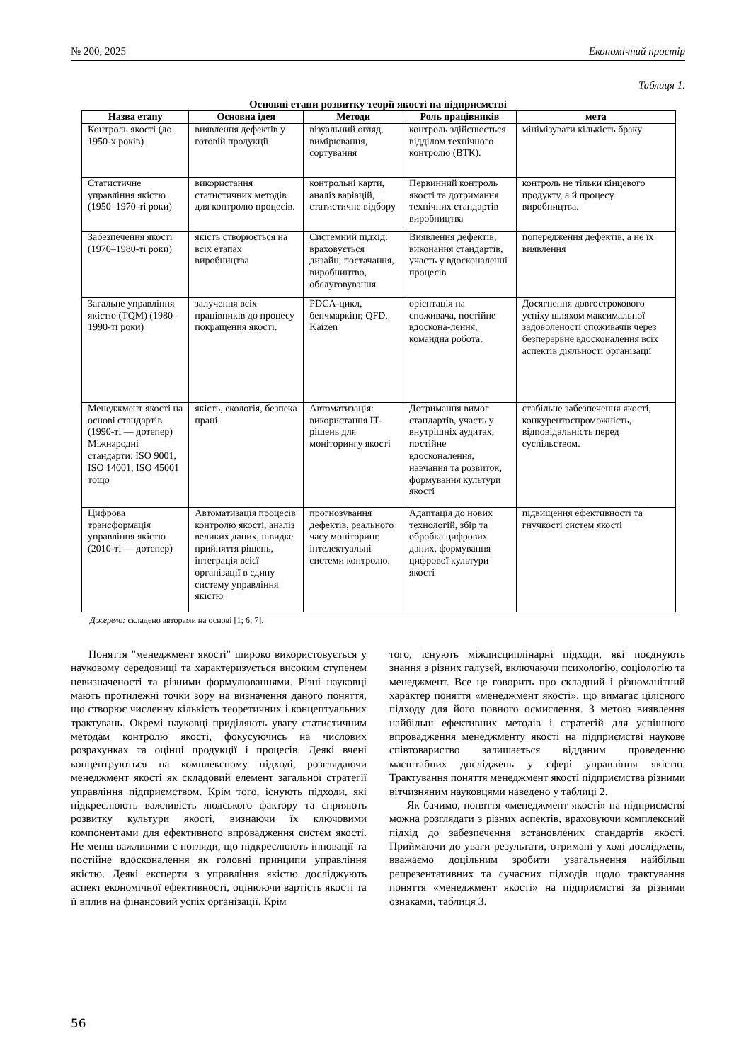№ 200, 2025 Економічний простір
Таблиця 1.
Основні етапи розвитку теорії якості на підприємстві
| Назва етапу | Основна ідея | Методи | Роль працівників | мета |
| --- | --- | --- | --- | --- |
| Контроль якості (до 1950-х років) | виявлення дефектів у готовій продукції | візуальний огляд, вимірювання, сортування | контроль здійснюється відділом технічного контролю (ВТК). | мінімізувати кількість браку |
| Статистичне управління якістю (1950–1970-ті роки) | використання статистичних методів для контролю процесів. | контрольні карти, аналіз варіацій, статистичне відбору | Первинний контроль якості та дотримання технічних стандартів виробництва | контроль не тільки кінцевого продукту, а й процесу виробництва. |
| Забезпечення якості (1970–1980-ті роки) | якість створюється на всіх етапах виробництва | Системний підхід: враховується дизайн, постачання, виробництво, обслуговування | Виявлення дефектів, виконання стандартів, участь у вдосконаленні процесів | попередження дефектів, а не їх виявлення |
| Загальне управління якістю (TQM) (1980–1990-ті роки) | залучення всіх працівників до процесу покращення якості. | PDCA-цикл, бенчмаркінг, QFD, Kaizen | орієнтація на споживача, постійне вдоскона-лення, командна робота. | Досягнення довгострокового успіху шляхом максимальної задоволеності споживачів через безперервне вдосконалення всіх аспектів діяльності організації |
| Менеджмент якості на основі стандартів (1990-ті — дотепер) Міжнародні стандарти: ISO 9001, ISO 14001, ISO 45001 тощо | якість, екологія, безпека праці | Автоматизація: використання IT-рішень для моніторингу якості | Дотримання вимог стандартів, участь у внутрішніх аудитах, постійне вдосконалення, навчання та розвиток, формування культури якості | стабільне забезпечення якості, конкурентоспроможність, відповідальність перед суспільством. |
| Цифрова трансформація управління якістю (2010-ті — дотепер) | Автоматизація процесів контролю якості, аналіз великих даних, швидке прийняття рішень, інтеграція всієї організації в єдину систему управління якістю | прогнозування дефектів, реального часу моніторинг, інтелектуальні системи контролю. | Адаптація до нових технологій, збір та обробка цифрових даних, формування цифрової культури якості | підвищення ефективності та гнучкості систем якості |
Джерело: складено авторами на основі [1; 6; 7].
Поняття "менеджмент якості" широко використовується у науковому середовищі та характеризується високим ступенем невизначеності та різними формулюваннями. Різні науковці мають протилежні точки зору на визначення даного поняття, що створює численну кількість теоретичних і концептуальних трактувань. Окремі науковці приділяють увагу статистичним методам контролю якості, фокусуючись на числових розрахунках та оцінці продукції і процесів. Деякі вчені концентруються на комплексному підході, розглядаючи менеджмент якості як складовий елемент загальної стратегії управління підприємством. Крім того, існують підходи, які підкреслюють важливість людського фактору та сприяють розвитку культури якості, визнаючи їх ключовими компонентами для ефективного впровадження систем якості. Не менш важливими є погляди, що підкреслюють інновації та постійне вдосконалення як головні принципи управління якістю. Деякі експерти з управління якістю досліджують аспект економічної ефективності, оцінюючи вартість якості та її вплив на фінансовий успіх організації. Крім
того, існують міждисциплінарні підходи, які поєднують знання з різних галузей, включаючи психологію, соціологію та менеджмент. Все це говорить про складний і різноманітний характер поняття «менеджмент якості», що вимагає цілісного підходу для його повного осмислення. З метою виявлення найбільш ефективних методів і стратегій для успішного впровадження менеджменту якості на підприємстві наукове співтовариство залишається відданим проведенню масштабних досліджень у сфері управління якістю. Трактування поняття менеджмент якості підприємства різними вітчизняним науковцями наведено у таблиці 2.
Як бачимо, поняття «менеджмент якості» на підприємстві можна розглядати з різних аспектів, враховуючи комплексний підхід до забезпечення встановлених стандартів якості. Приймаючи до уваги результати, отримані у ході досліджень, вважаємо доцільним зробити узагальнення найбільш репрезентативних та сучасних підходів щодо трактування поняття «менеджмент якості» на підприємстві за різними ознаками, таблиця 3.
56